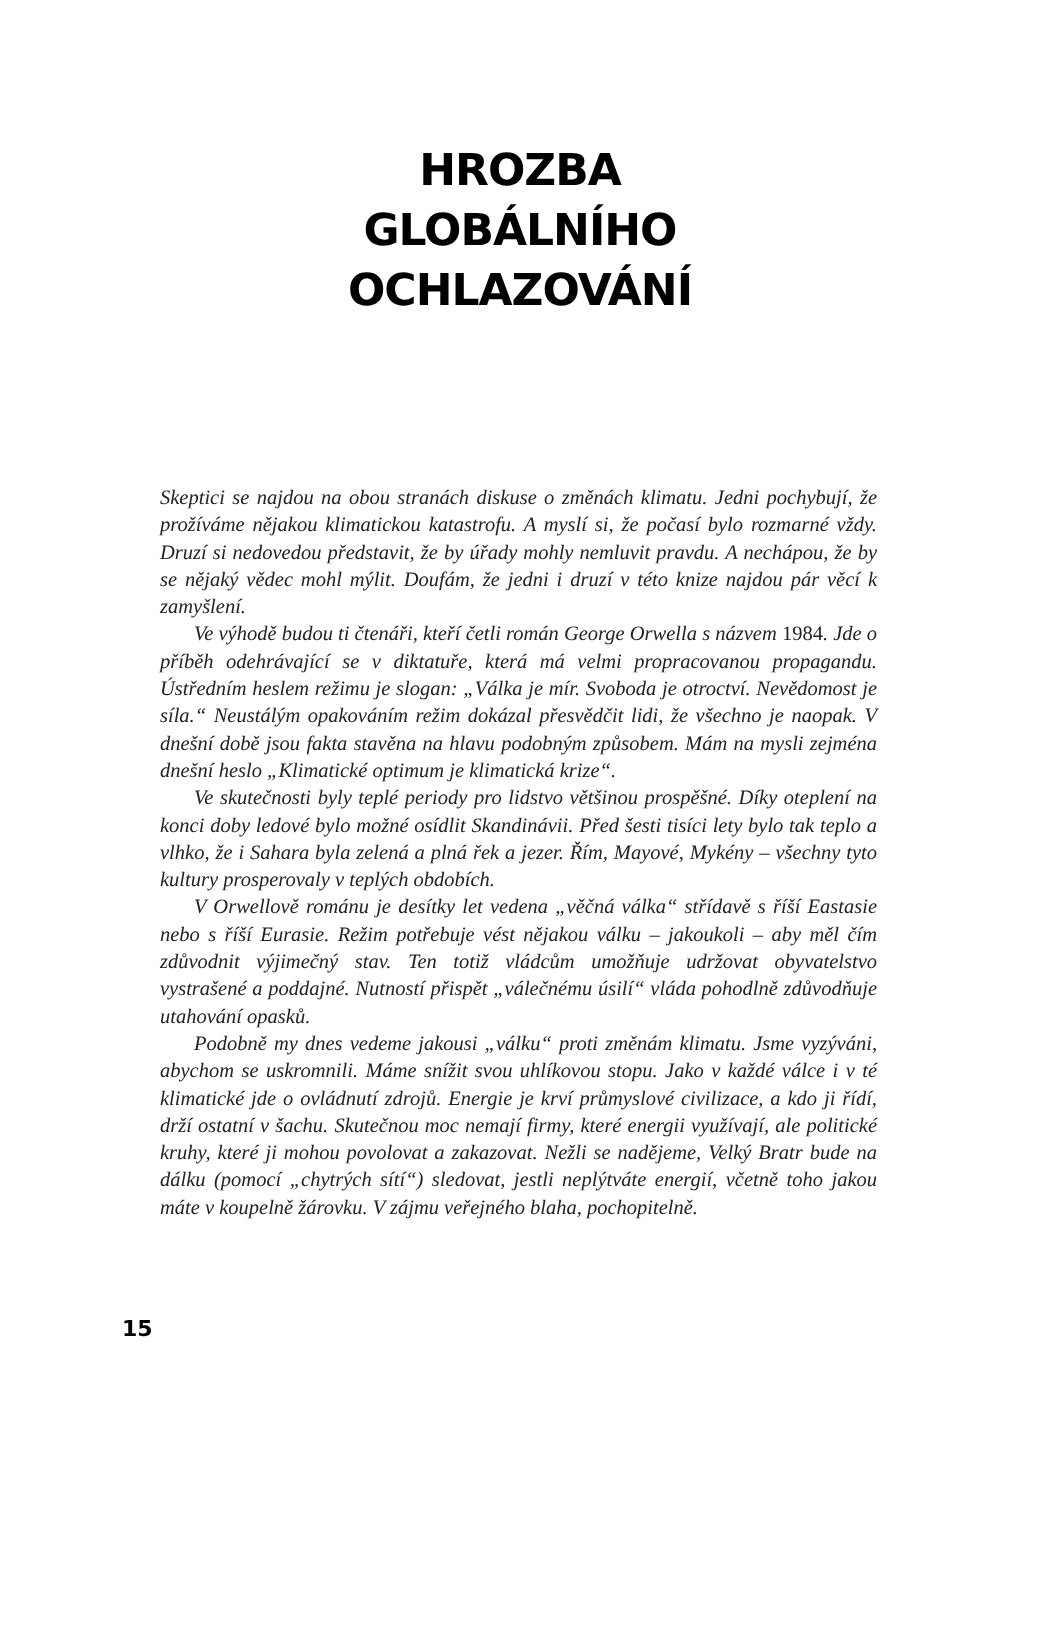HROZBA
GLOBÁLNÍHO
OCHLAZOVÁNÍ
Skeptici se najdou na obou stranách diskuse o změnách klimatu. Jedni pochybují, že prožíváme nějakou klimatickou katastrofu. A myslí si, že počasí bylo rozmarné vždy. Druzí si nedovedou představit, že by úřady mohly nemluvit pravdu. A nechápou, že by se nějaký vědec mohl mýlit. Doufám, že jedni i druzí v této knize najdou pár věcí k zamyšlení.
Ve výhodě budou ti čtenáři, kteří četli román George Orwella s názvem 1984. Jde o příběh odehrávající se v diktatuře, která má velmi propracovanou propagandu. Ústředním heslem režimu je slogan: „Válka je mír. Svoboda je otroctví. Nevědomost je síla.“ Neustálým opakováním režim dokázal přesvědčit lidi, že všechno je naopak. V dnešní době jsou fakta stavěna na hlavu podobným způsobem. Mám na mysli zejména dnešní heslo „Klimatické optimum je klimatická krize“.
Ve skutečnosti byly teplé periody pro lidstvo většinou prospěšné. Díky oteplení na konci doby ledové bylo možné osídlit Skandinávii. Před šesti tisíci lety bylo tak teplo a vlhko, že i Sahara byla zelená a plná řek a jezer. Řím, Mayové, Mykény – všechny tyto kultury prosperovaly v teplých obdobích.
V Orwellově románu je desítky let vedena „věčná válka“ střídavě s říší Eastasie nebo s říší Eurasie. Režim potřebuje vést nějakou válku – jakoukoli – aby měl čím zdůvodnit výjimečný stav. Ten totiž vládcům umožňuje udržovat obyvatelstvo vystrašené a poddajné. Nutností přispět „válečnému úsilí“ vláda pohodlně zdůvodňuje utahování opasků.
Podobně my dnes vedeme jakousi „válku“ proti změnám klimatu. Jsme vyzýváni, abychom se uskromnili. Máme snížit svou uhlíkovou stopu. Jako v každé válce i v té klimatické jde o ovládnutí zdrojů. Energie je krví průmyslové civilizace, a kdo ji řídí, drží ostatní v šachu. Skutečnou moc nemají firmy, které energii využívají, ale politické kruhy, které ji mohou povolovat a zakazovat. Nežli se nadějeme, Velký Bratr bude na dálku (pomocí „chytrých sítí“) sledovat, jestli neplýtváte energií, včetně toho jakou máte v koupelně žárovku. V zájmu veřejného blaha, pochopitelně.
15